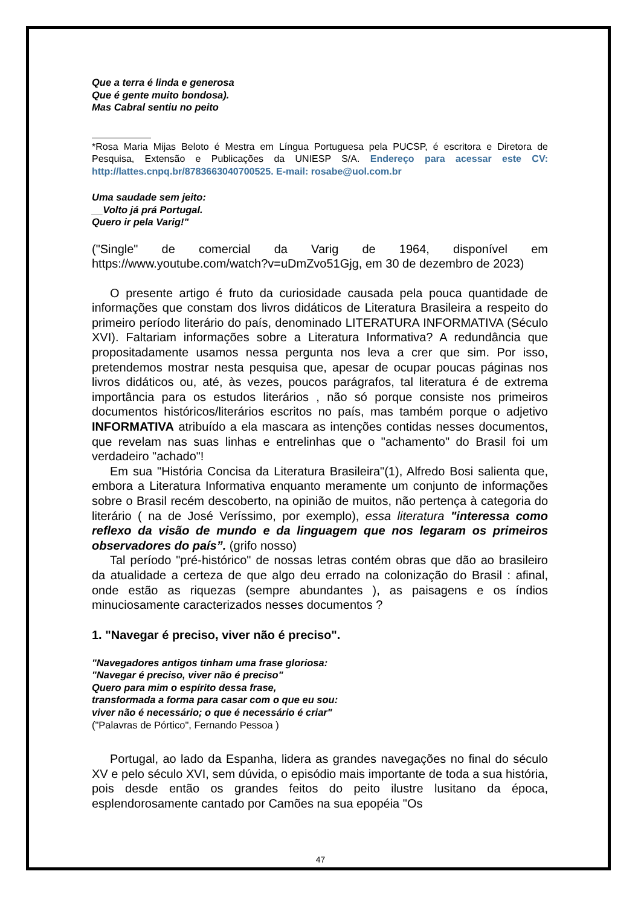Que a terra é linda e generosa
Que é gente muito bondosa).
Mas Cabral sentiu no peito
*Rosa Maria Mijas Beloto é Mestra em Língua Portuguesa pela PUCSP, é escritora e Diretora de Pesquisa, Extensão e Publicações da UNIESP S/A. Endereço para acessar este CV: http://lattes.cnpq.br/8783663040700525. E-mail: rosabe@uol.com.br
Uma saudade sem jeito:
__Volto já prá Portugal.
Quero ir pela Varig!"
("Single" de comercial da Varig de 1964, disponível em https://www.youtube.com/watch?v=uDmZvo51Gjg, em 30 de dezembro de 2023)
O presente artigo é fruto da curiosidade causada pela pouca quantidade de informações que constam dos livros didáticos de Literatura Brasileira a respeito do primeiro período literário do país, denominado LITERATURA INFORMATIVA (Século XVI). Faltariam informações sobre a Literatura Informativa? A redundância que propositadamente usamos nessa pergunta nos leva a crer que sim. Por isso, pretendemos mostrar nesta pesquisa que, apesar de ocupar poucas páginas nos livros didáticos ou, até, às vezes, poucos parágrafos, tal literatura é de extrema importância para os estudos literários , não só porque consiste nos primeiros documentos históricos/literários escritos no país, mas também porque o adjetivo INFORMATIVA atribuído a ela mascara as intenções contidas nesses documentos, que revelam nas suas linhas e entrelinhas que o "achamento" do Brasil foi um verdadeiro "achado"!
Em sua "História Concisa da Literatura Brasileira"(1), Alfredo Bosi salienta que, embora a Literatura Informativa enquanto meramente um conjunto de informações sobre o Brasil recém descoberto, na opinião de muitos, não pertença à categoria do literário ( na de José Veríssimo, por exemplo), essa literatura "interessa como reflexo da visão de mundo e da linguagem que nos legaram os primeiros observadores do país”. (grifo nosso)
Tal período "pré-histórico" de nossas letras contém obras que dão ao brasileiro da atualidade a certeza de que algo deu errado na colonização do Brasil : afinal, onde estão as riquezas (sempre abundantes ), as paisagens e os índios minuciosamente caracterizados nesses documentos ?
1. "Navegar é preciso, viver não é preciso".
"Navegadores antigos tinham uma frase gloriosa:
"Navegar é preciso, viver não é preciso"
Quero para mim o espírito dessa frase,
transformada a forma para casar com o que eu sou:
viver não é necessário; o que é necessário é criar"
("Palavras de Pórtico", Fernando Pessoa )
Portugal, ao lado da Espanha, lidera as grandes navegações no final do século XV e pelo século XVI, sem dúvida, o episódio mais importante de toda a sua história, pois desde então os grandes feitos do peito ilustre lusitano da época, esplendorosamente cantado por Camões na sua epopéia "Os
47